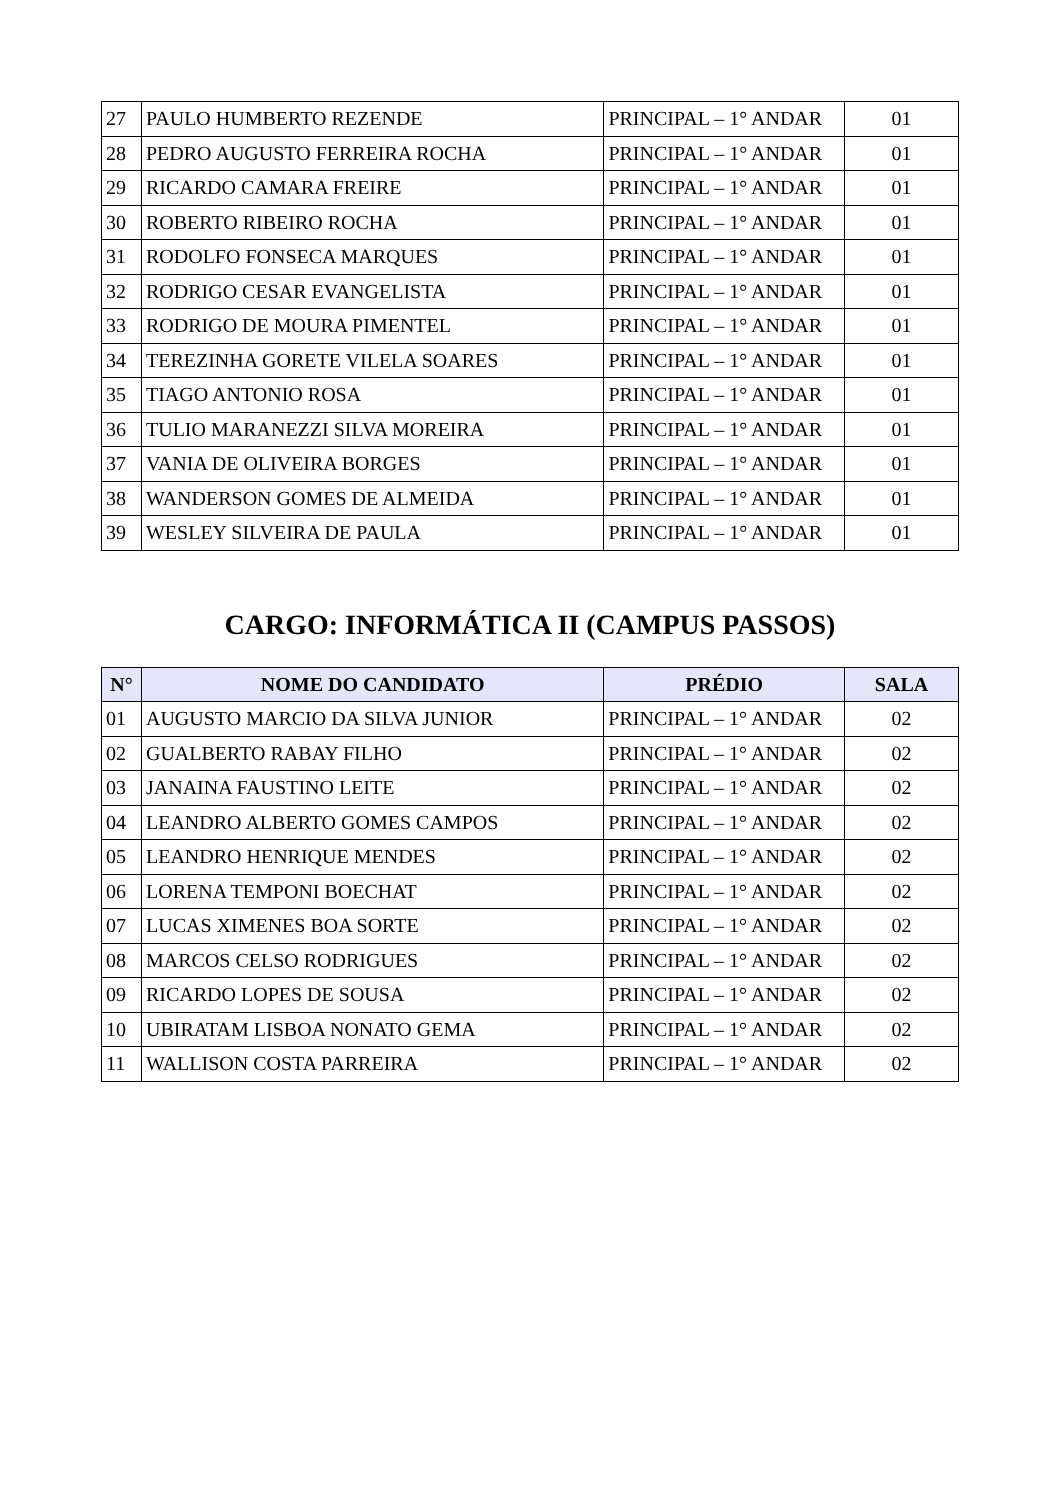| 27 | PAULO HUMBERTO REZENDE | PRINCIPAL – 1° ANDAR | 01 |
| 28 | PEDRO AUGUSTO FERREIRA ROCHA | PRINCIPAL – 1° ANDAR | 01 |
| 29 | RICARDO CAMARA FREIRE | PRINCIPAL – 1° ANDAR | 01 |
| 30 | ROBERTO RIBEIRO ROCHA | PRINCIPAL – 1° ANDAR | 01 |
| 31 | RODOLFO FONSECA MARQUES | PRINCIPAL – 1° ANDAR | 01 |
| 32 | RODRIGO CESAR EVANGELISTA | PRINCIPAL – 1° ANDAR | 01 |
| 33 | RODRIGO DE MOURA PIMENTEL | PRINCIPAL – 1° ANDAR | 01 |
| 34 | TEREZINHA GORETE VILELA SOARES | PRINCIPAL – 1° ANDAR | 01 |
| 35 | TIAGO ANTONIO ROSA | PRINCIPAL – 1° ANDAR | 01 |
| 36 | TULIO MARANEZZI SILVA MOREIRA | PRINCIPAL – 1° ANDAR | 01 |
| 37 | VANIA DE OLIVEIRA BORGES | PRINCIPAL – 1° ANDAR | 01 |
| 38 | WANDERSON GOMES DE ALMEIDA | PRINCIPAL – 1° ANDAR | 01 |
| 39 | WESLEY SILVEIRA DE PAULA | PRINCIPAL – 1° ANDAR | 01 |
CARGO: INFORMÁTICA II (CAMPUS PASSOS)
| N° | NOME DO CANDIDATO | PRÉDIO | SALA |
| --- | --- | --- | --- |
| 01 | AUGUSTO MARCIO DA SILVA JUNIOR | PRINCIPAL – 1° ANDAR | 02 |
| 02 | GUALBERTO RABAY FILHO | PRINCIPAL – 1° ANDAR | 02 |
| 03 | JANAINA FAUSTINO LEITE | PRINCIPAL – 1° ANDAR | 02 |
| 04 | LEANDRO ALBERTO GOMES CAMPOS | PRINCIPAL – 1° ANDAR | 02 |
| 05 | LEANDRO HENRIQUE MENDES | PRINCIPAL – 1° ANDAR | 02 |
| 06 | LORENA TEMPONI BOECHAT | PRINCIPAL – 1° ANDAR | 02 |
| 07 | LUCAS XIMENES BOA SORTE | PRINCIPAL – 1° ANDAR | 02 |
| 08 | MARCOS CELSO RODRIGUES | PRINCIPAL – 1° ANDAR | 02 |
| 09 | RICARDO LOPES DE SOUSA | PRINCIPAL – 1° ANDAR | 02 |
| 10 | UBIRATAM LISBOA NONATO GEMA | PRINCIPAL – 1° ANDAR | 02 |
| 11 | WALLISON COSTA PARREIRA | PRINCIPAL – 1° ANDAR | 02 |